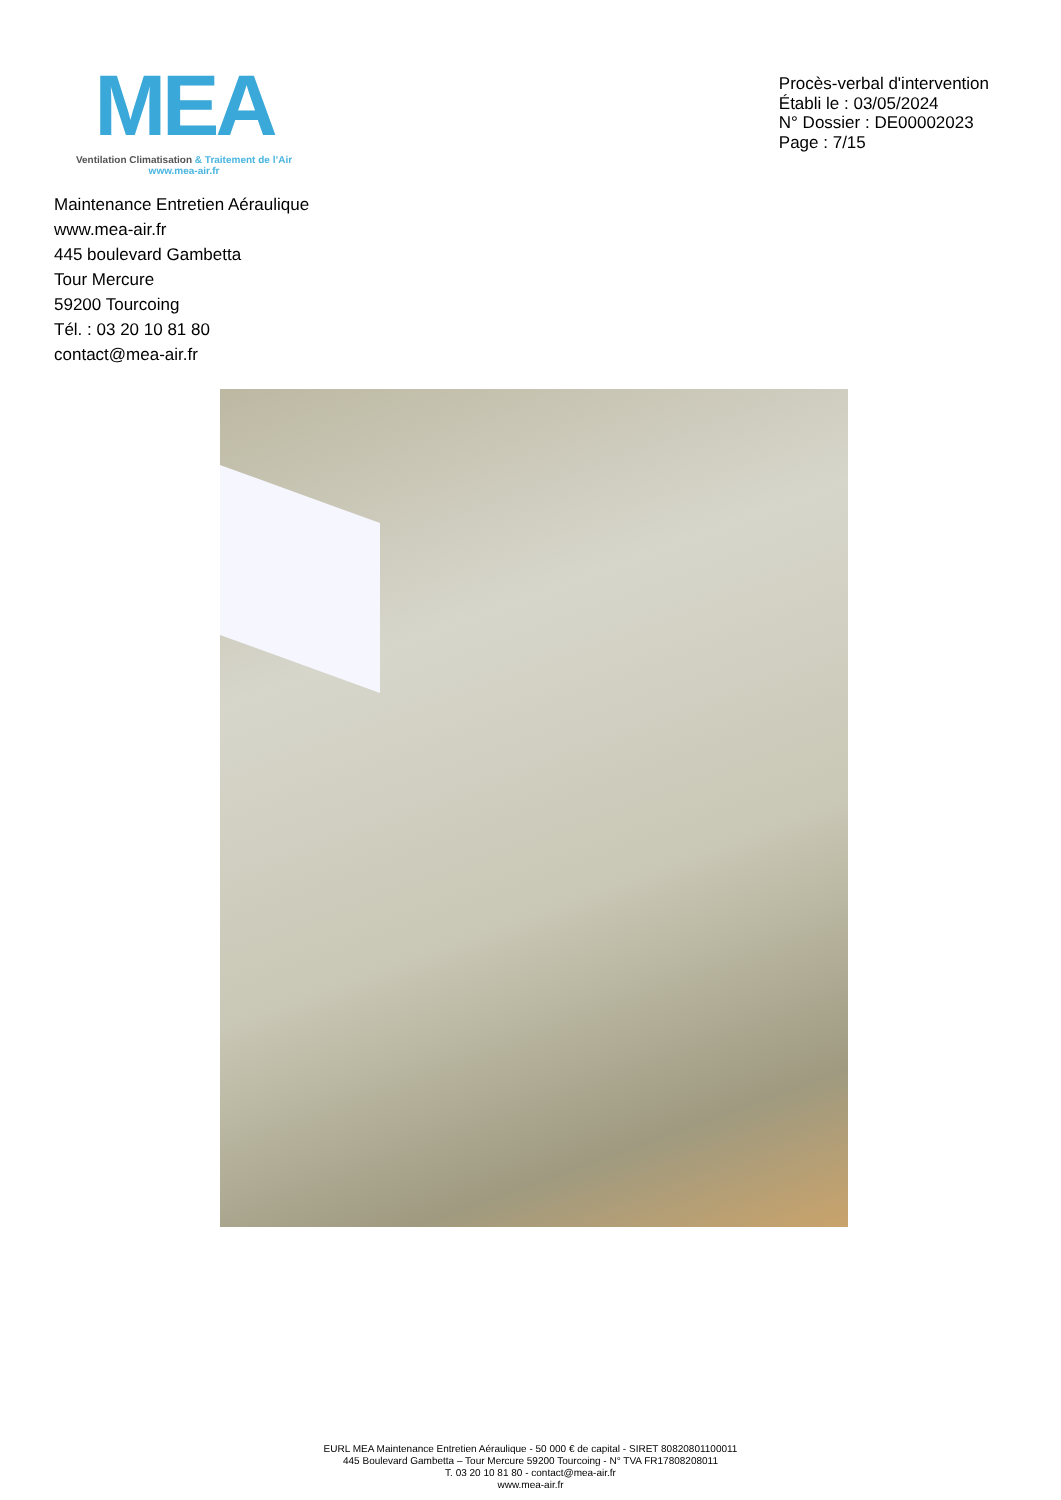MEA
Ventilation Climatisation & Traitement de l’Air
www.mea-air.fr
Procès-verbal d'intervention
Établi le : 03/05/2024
N° Dossier : DE00002023
Page : 7/15
Maintenance Entretien Aéraulique
www.mea-air.fr
445 boulevard Gambetta
Tour Mercure
59200 Tourcoing
Tél. : 03 20 10 81 80
contact@mea-air.fr
EURL MEA Maintenance Entretien Aéraulique - 50 000 € de capital - SIRET 80820801100011
445 Boulevard Gambetta – Tour Mercure 59200 Tourcoing - N° TVA FR17808208011
T. 03 20 10 81 80 - contact@mea-air.fr
www.mea-air.fr